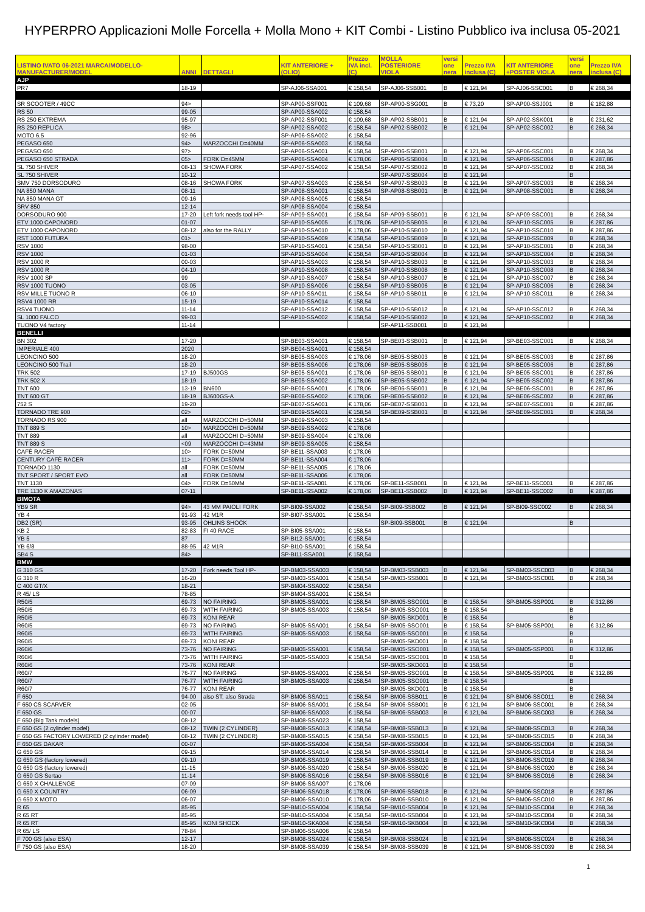HYPERPRO Applicazioni Molle Forcella + Molla Mono + KIT Combi - Listino Pubblico iva inclusa 05-2021
| LISTINO IVATO 06-2021 MARCA/MODELLO- MANUFACTURER/MODEL | ANNI | DETTAGLI | KIT ANTERIORE + (OLIO) | Prezzo IVA incl. (C) | MOLLA POSTERIORE VIOLA | versi one nera | Prezzo IVA inclusa (C) | KIT ANTERIORE +POSTER VIOLA | versi one nera | Prezzo IVA inclusa (C) |
| --- | --- | --- | --- | --- | --- | --- | --- | --- | --- | --- |
| AJP | | | | | | | | | | |
| PR7 | 18-19 | | SP-AJ06-SSA001 | € 158,54 | SP-AJ06-SSB001 | B | € 121,94 | SP-AJ06-SSC001 | B | € 268,34 |
| SR SCOOTER / 49CC | 94> | | SP-AP00-SSF001 | € 109,68 | SP-AP00-SSG001 | B | € 73,20 | SP-AP00-SSJ001 | B | € 182,88 |
| RS 50 | 99-05 | | SP-AP00-SSA002 | € 158,54 | | | | | | |
| RS 250 EXTREMA | 95-97 | | SP-AP02-SSF001 | € 109,68 | SP-AP02-SSB001 | B | € 121,94 | SP-AP02-SSK001 | B | € 231,62 |
| RS 250 REPLICA | 98> | | SP-AP02-SSA002 | € 158,54 | SP-AP02-SSB002 | B | € 121,94 | SP-AP02-SSC002 | B | € 268,34 |
| MOTO 6.5 | 92-96 | | SP-AP06-SSA002 | € 158,54 | | | | | | |
| PEGASO 650 | 94> | MARZOCCHI D=40MM | SP-AP06-SSA003 | € 158,54 | | | | | | |
| PEGASO 650 | 97> | | SP-AP06-SSA001 | € 158,54 | SP-AP06-SSB001 | B | € 121,94 | SP-AP06-SSC001 | B | € 268,34 |
| PEGASO 650 STRADA | 05> | FORK D=45MM | SP-AP06-SSA004 | € 178,06 | SP-AP06-SSB004 | B | € 121,94 | SP-AP06-SSC004 | B | € 287,86 |
| SL 750 SHIVER | 08-13 | SHOWA FORK | SP-AP07-SSA002 | € 158,54 | SP-AP07-SSB002 | B | € 121,94 | SP-AP07-SSC002 | B | € 268,34 |
| SL 750 SHIVER | 10-12 | | | | SP-AP07-SSB004 | B | € 121,94 | | B | |
| SMV 750 DORSODURO | 08-16 | SHOWA FORK | SP-AP07-SSA003 | € 158,54 | SP-AP07-SSB003 | B | € 121,94 | SP-AP07-SSC003 | B | € 268,34 |
| NA 850 MANA | 08-11 | | SP-AP08-SSA001 | € 158,54 | SP-AP08-SSB001 | B | € 121,94 | SP-AP08-SSC001 | B | € 268,34 |
| NA 850 MANA GT | 09-16 | | SP-AP08-SSA005 | € 158,54 | | | | | | |
| SRV 850 | 12-14 | | SP-AP08-SSA004 | € 158,54 | | | | | | |
| DORSODURO 900 | 17-20 | Left fork needs tool HP- | SP-AP09-SSA001 | € 158,54 | SP-AP09-SSB001 | B | € 121,94 | SP-AP09-SSC001 | B | € 268,34 |
| ETV 1000 CAPONORD | 01-07 | | SP-AP10-SSA005 | € 178,06 | SP-AP10-SSB005 | B | € 121,94 | SP-AP10-SSC005 | B | € 287,86 |
| ETV 1000 CAPONORD | 08-12 | also for the RALLY | SP-AP10-SSA010 | € 178,06 | SP-AP10-SSB010 | B | € 121,94 | SP-AP10-SSC010 | B | € 287,86 |
| RST 1000 FUTURA | 01> | | SP-AP10-SSA009 | € 158,54 | SP-AP10-SSB009 | B | € 121,94 | SP-AP10-SSC009 | B | € 268,34 |
| RSV 1000 | 98-00 | | SP-AP10-SSA001 | € 158,54 | SP-AP10-SSB001 | B | € 121,94 | SP-AP10-SSC001 | B | € 268,34 |
| RSV 1000 | 01-03 | | SP-AP10-SSA004 | € 158,54 | SP-AP10-SSB004 | B | € 121,94 | SP-AP10-SSC004 | B | € 268,34 |
| RSV 1000 R | 00-03 | | SP-AP10-SSA003 | € 158,54 | SP-AP10-SSB003 | B | € 121,94 | SP-AP10-SSC003 | B | € 268,34 |
| RSV 1000 R | 04-10 | | SP-AP10-SSA008 | € 158,54 | SP-AP10-SSB008 | B | € 121,94 | SP-AP10-SSC008 | B | € 268,34 |
| RSV 1000 SP | 99 | | SP-AP10-SSA007 | € 158,54 | SP-AP10-SSB007 | B | € 121,94 | SP-AP10-SSC007 | B | € 268,34 |
| RSV 1000 TUONO | 03-05 | | SP-AP10-SSA006 | € 158,54 | SP-AP10-SSB006 | B | € 121,94 | SP-AP10-SSC006 | B | € 268,34 |
| RSV MILLE TUONO R | 06-10 | | SP-AP10-SSA011 | € 158,54 | SP-AP10-SSB011 | B | € 121,94 | SP-AP10-SSC011 | B | € 268,34 |
| RSV4 1000 RR | 15-19 | | SP-AP10-SSA014 | € 158,54 | | | | | | |
| RSV4 TUONO | 11-14 | | SP-AP10-SSA012 | € 158,54 | SP-AP10-SSB012 | B | € 121,94 | SP-AP10-SSC012 | B | € 268,34 |
| SL 1000 FALCO | 99-03 | | SP-AP10-SSA002 | € 158,54 | SP-AP10-SSB002 | B | € 121,94 | SP-AP10-SSC002 | B | € 268,34 |
| TUONO V4 factory | 11-14 | | | | SP-AP11-SSB001 | B | € 121,94 | | | |
| BENELLI | | | | | | | | | | |
| BN 302 | 17-20 | | SP-BE03-SSA001 | € 158,54 | SP-BE03-SSB001 | B | € 121,94 | SP-BE03-SSC001 | B | € 268,34 |
| IMPERIALE 400 | 2020 | | SP-BE04-SSA001 | € 158,54 | | | | | | |
| LEONCINO 500 | 18-20 | | SP-BE05-SSA003 | € 178,06 | SP-BE05-SSB003 | B | € 121,94 | SP-BE05-SSC003 | B | € 287,86 |
| LEONCINO 500 Trail | 18-20 | | SP-BE05-SSA006 | € 178,06 | SP-BE05-SSB006 | B | € 121,94 | SP-BE05-SSC006 | B | € 287,86 |
| TRK 502 | 17-19 | BJ500GS | SP-BE05-SSA001 | € 178,06 | SP-BE05-SSB001 | B | € 121,94 | SP-BE05-SSC001 | B | € 287,86 |
| TRK 502 X | 18-19 | | SP-BE05-SSA002 | € 178,06 | SP-BE05-SSB002 | B | € 121,94 | SP-BE05-SSC002 | B | € 287,86 |
| TNT 600 | 13-19 | BN600 | SP-BE06-SSA001 | € 178,06 | SP-BE06-SSB001 | B | € 121,94 | SP-BE06-SSC001 | B | € 287,86 |
| TNT 600 GT | 18-19 | BJ600GS-A | SP-BE06-SSA002 | € 178,06 | SP-BE06-SSB002 | B | € 121,94 | SP-BE06-SSC002 | B | € 287,86 |
| 752 S | 19-20 | | SP-BE07-SSA001 | € 178,06 | SP-BE07-SSB001 | B | € 121,94 | SP-BE07-SSC001 | B | € 287,86 |
| TORNADO TRE 900 | 02> | | SP-BE09-SSA001 | € 158,54 | SP-BE09-SSB001 | B | € 121,94 | SP-BE09-SSC001 | B | € 268,34 |
| TORNADO RS 900 | all | MARZOCCHI D=50MM | SP-BE09-SSA003 | € 158,54 | | | | | | |
| TNT 889 S | 10> | MARZOCCHI D=50MM | SP-BE09-SSA002 | € 178,06 | | | | | | |
| TNT 889 | all | MARZOCCHI D=50MM | SP-BE09-SSA004 | € 178,06 | | | | | | |
| TNT 889 S | <09 | MARZOCCHI D=43MM | SP-BE09-SSA005 | € 158,54 | | | | | | |
| CAFÈ RACER | 10> | FORK D=50MM | SP-BE11-SSA003 | € 178,06 | | | | | | |
| CENTURY CAFÈ RACER | 11> | FORK D=50MM | SP-BE11-SSA004 | € 178,06 | | | | | | |
| TORNADO 1130 | all | FORK D=50MM | SP-BE11-SSA005 | € 178,06 | | | | | | |
| TNT SPORT / SPORT EVO | all | FORK D=50MM | SP-BE11-SSA006 | € 178,06 | | | | | | |
| TNT 1130 | 04> | FORK D=50MM | SP-BE11-SSA001 | € 178,06 | SP-BE11-SSB001 | B | € 121,94 | SP-BE11-SSC001 | B | € 287,86 |
| TRE 1130 K AMAZONAS | 07-11 | | SP-BE11-SSA002 | € 178,06 | SP-BE11-SSB002 | B | € 121,94 | SP-BE11-SSC002 | B | € 287,86 |
| BIMOTA | | | | | | | | | | |
| YB9 SR | 94> | 43 MM PAIOLI FORK | SP-BI09-SSA002 | € 158,54 | SP-BI09-SSB002 | B | € 121,94 | SP-BI09-SSC002 | B | € 268,34 |
| YB 4 | 91-93 | 42 M1R | SP-BI07-SSA001 | € 158,54 | | | | | | |
| DB2 (SR) | 93-95 | OHLINS SHOCK | | | SP-BI09-SSB001 | B | € 121,94 | | B | |
| KB 2 | 82-83 | FI 40 RACE | SP-BI05-SSA001 | € 158,54 | | | | | | |
| YB 5 | 87 | | SP-BI12-SSA001 | € 158,54 | | | | | | |
| YB 6/8 | 88-95 | 42 M1R | SP-BI10-SSA001 | € 158,54 | | | | | | |
| SB4 S | 84> | | SP-BI11-SSA001 | € 158,54 | | | | | | |
| BMW | | | | | | | | | | |
| G 310 GS | 17-20 | Fork needs Tool HP- | SP-BM03-SSA003 | € 158,54 | SP-BM03-SSB003 | B | € 121,94 | SP-BM03-SSC003 | B | € 268,34 |
| G 310 R | 16-20 | | SP-BM03-SSA001 | € 158,54 | SP-BM03-SSB001 | B | € 121,94 | SP-BM03-SSC001 | B | € 268,34 |
| C 400 GT/X | 18-21 | | SP-BM04-SSA002 | € 158,54 | | | | | | |
| R 45/ LS | 78-85 | | SP-BM04-SSA001 | € 158,54 | | | | | | |
| R50/5 | 69-73 | NO FAIRING | SP-BM05-SSA001 | € 158,54 | SP-BM05-SSO001 | B | € 158,54 | SP-BM05-SSP001 | B | € 312,86 |
| R50/5 | 69-73 | WITH FAIRING | SP-BM05-SSA003 | € 158,54 | SP-BM05-SSO001 | B | € 158,54 | | B | |
| R50/5 | 69-73 | KONI REAR | | | SP-BM05-SKD001 | B | € 158,54 | | B | |
| R60/5 | 69-73 | NO FAIRING | SP-BM05-SSA001 | € 158,54 | SP-BM05-SSO001 | B | € 158,54 | SP-BM05-SSP001 | B | € 312,86 |
| R60/5 | 69-73 | WITH FAIRING | SP-BM05-SSA003 | € 158,54 | SP-BM05-SSO001 | B | € 158,54 | | B | |
| R60/5 | 69-73 | KONI REAR | | | SP-BM05-SKD001 | B | € 158,54 | | B | |
| R60/6 | 73-76 | NO FAIRING | SP-BM05-SSA001 | € 158,54 | SP-BM05-SSO001 | B | € 158,54 | SP-BM05-SSP001 | B | € 312,86 |
| R60/6 | 73-76 | WITH FAIRING | SP-BM05-SSA003 | € 158,54 | SP-BM05-SSO001 | B | € 158,54 | | B | |
| R60/6 | 73-76 | KONI REAR | | | SP-BM05-SKD001 | B | € 158,54 | | B | |
| R60/7 | 76-77 | NO FAIRING | SP-BM05-SSA001 | € 158,54 | SP-BM05-SSO001 | B | € 158,54 | SP-BM05-SSP001 | B | € 312,86 |
| R60/7 | 76-77 | WITH FAIRING | SP-BM05-SSA003 | € 158,54 | SP-BM05-SSO001 | B | € 158,54 | | B | |
| R60/7 | 76-77 | KONI REAR | | | SP-BM05-SKD001 | B | € 158,54 | | B | |
| F 650 | 94-00 | also ST, also Strada | SP-BM06-SSA011 | € 158,54 | SP-BM06-SSB011 | B | € 121,94 | SP-BM06-SSC011 | B | € 268,34 |
| F 650 CS SCARVER | 02-05 | | SP-BM06-SSA001 | € 158,54 | SP-BM06-SSB001 | B | € 121,94 | SP-BM06-SSC001 | B | € 268,34 |
| F 650 GS | 00-07 | | SP-BM06-SSA003 | € 158,54 | SP-BM06-SSB003 | B | € 121,94 | SP-BM06-SSC003 | B | € 268,34 |
| F 650 (Big Tank models) | 08-12 | | SP-BM08-SSA023 | € 158,54 | | | | | | |
| F 650 GS (2 cylinder model) | 08-12 | TWIN (2 CYLINDER) | SP-BM08-SSA013 | € 158,54 | SP-BM08-SSB013 | B | € 121,94 | SP-BM08-SSC013 | B | € 268,34 |
| F 650 GS FACTORY LOWERED (2 cylinder model) | 08-12 | TWIN (2 CYLINDER) | SP-BM08-SSA015 | € 158,54 | SP-BM08-SSB015 | B | € 121,94 | SP-BM08-SSC015 | B | € 268,34 |
| F 650 GS DAKAR | 00-07 | | SP-BM06-SSA004 | € 158,54 | SP-BM06-SSB004 | B | € 121,94 | SP-BM06-SSC004 | B | € 268,34 |
| G 650 GS | 09-15 | | SP-BM06-SSA014 | € 158,54 | SP-BM06-SSB014 | B | € 121,94 | SP-BM06-SSC014 | B | € 268,34 |
| G 650 GS (factory lowered) | 09-10 | | SP-BM06-SSA019 | € 158,54 | SP-BM06-SSB019 | B | € 121,94 | SP-BM06-SSC019 | B | € 268,34 |
| G 650 GS (factory lowered) | 11-15 | | SP-BM06-SSA020 | € 158,54 | SP-BM06-SSB020 | B | € 121,94 | SP-BM06-SSC020 | B | € 268,34 |
| G 650 GS Sertao | 11-14 | | SP-BM06-SSA016 | € 158,54 | SP-BM06-SSB016 | B | € 121,94 | SP-BM06-SSC016 | B | € 268,34 |
| G 650 X CHALLENGE | 07-09 | | SP-BM06-SSA007 | € 178,06 | | | | | | |
| G 650 X COUNTRY | 06-09 | | SP-BM06-SSA018 | € 178,06 | SP-BM06-SSB018 | B | € 121,94 | SP-BM06-SSC018 | B | € 287,86 |
| G 650 X MOTO | 06-07 | | SP-BM06-SSA010 | € 178,06 | SP-BM06-SSB010 | B | € 121,94 | SP-BM06-SSC010 | B | € 287,86 |
| R 65 | 85-95 | | SP-BM10-SSA004 | € 158,54 | SP-BM10-SSB004 | B | € 121,94 | SP-BM10-SSC004 | B | € 268,34 |
| R 65 RT | 85-95 | | SP-BM10-SSA004 | € 158,54 | SP-BM10-SSB004 | B | € 121,94 | SP-BM10-SSC004 | B | € 268,34 |
| R 65 RT | 85-95 | KONI SHOCK | SP-BM10-SKA004 | € 158,54 | SP-BM10-SKB004 | B | € 121,94 | SP-BM10-SKC004 | B | € 268,34 |
| R 65/ LS | 78-84 | | SP-BM06-SSA006 | € 158,54 | | | | | | |
| F 700 GS (also ESA) | 12-17 | | SP-BM08-SSA024 | € 158,54 | SP-BM08-SSB024 | B | € 121,94 | SP-BM08-SSC024 | B | € 268,34 |
| F 750 GS (also ESA) | 18-20 | | SP-BM08-SSA039 | € 158,54 | SP-BM08-SSB039 | B | € 121,94 | SP-BM08-SSC039 | B | € 268,34 |
1